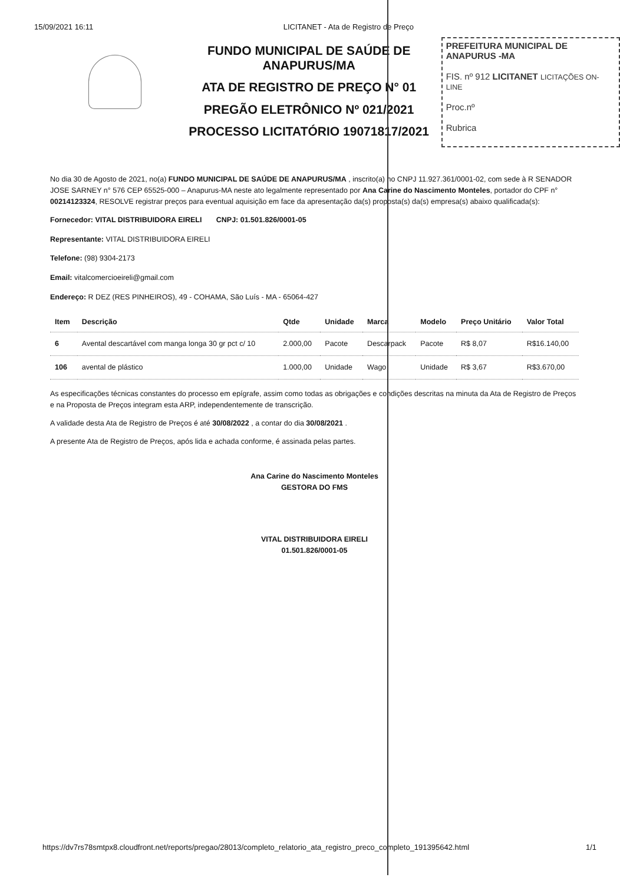15/09/2021 16:11 LICITANET - Ata de Registro de Preço
FUNDO MUNICIPAL DE SAÚDE DE ANAPURUS/MA
ATA DE REGISTRO DE PREÇO N° 01
PREGÃO ELETRÔNICO Nº 021/2021
PROCESSO LICITATÓRIO 19071817/2021
PREFEITURA MUNICIPAL DE ANAPURUS -MA
FIS. nº 912 LICITANET LICITAÇÕES ON-LINE
Proc.nº
Rubrica
No dia 30 de Agosto de 2021, no(a) FUNDO MUNICIPAL DE SAÚDE DE ANAPURUS/MA , inscrito(a) no CNPJ 11.927.361/0001-02, com sede à R SENADOR JOSE SARNEY n° 576 CEP 65525-000 – Anapurus-MA neste ato legalmente representado por Ana Carine do Nascimento Monteles, portador do CPF n° 00214123324, RESOLVE registrar preços para eventual aquisição em face da apresentação da(s) proposta(s) da(s) empresa(s) abaixo qualificada(s):
Fornecedor: VITAL DISTRIBUIDORA EIRELI CNPJ: 01.501.826/0001-05
Representante: VITAL DISTRIBUIDORA EIRELI
Telefone: (98) 9304-2173
Email: vitalcomercioeireli@gmail.com
Endereço: R DEZ (RES PINHEIROS), 49 - COHAMA, São Luís - MA - 65064-427
| Item | Descrição | Qtde | Unidade | Marca | Modelo | Preço Unitário | Valor Total |
| --- | --- | --- | --- | --- | --- | --- | --- |
| 6 | Avental descartável com manga longa 30 gr pct c/ 10 | 2.000,00 | Pacote | Descarpack | Pacote | R$ 8,07 | R$16.140,00 |
| 106 | avental de plástico | 1.000,00 | Unidade | Wago | Unidade | R$ 3,67 | R$3.670,00 |
As especificações técnicas constantes do processo em epígrafe, assim como todas as obrigações e condições descritas na minuta da Ata de Registro de Preços e na Proposta de Preços integram esta ARP, independentemente de transcrição.
A validade desta Ata de Registro de Preços é até 30/08/2022 , a contar do dia 30/08/2021 .
A presente Ata de Registro de Preços, após lida e achada conforme, é assinada pelas partes.
Ana Carine do Nascimento Monteles
GESTORA DO FMS
VITAL DISTRIBUIDORA EIRELI
01.501.826/0001-05
https://dv7rs78smtpx8.cloudfront.net/reports/pregao/28013/completo_relatorio_ata_registro_preco_completo_191395642.html 1/1